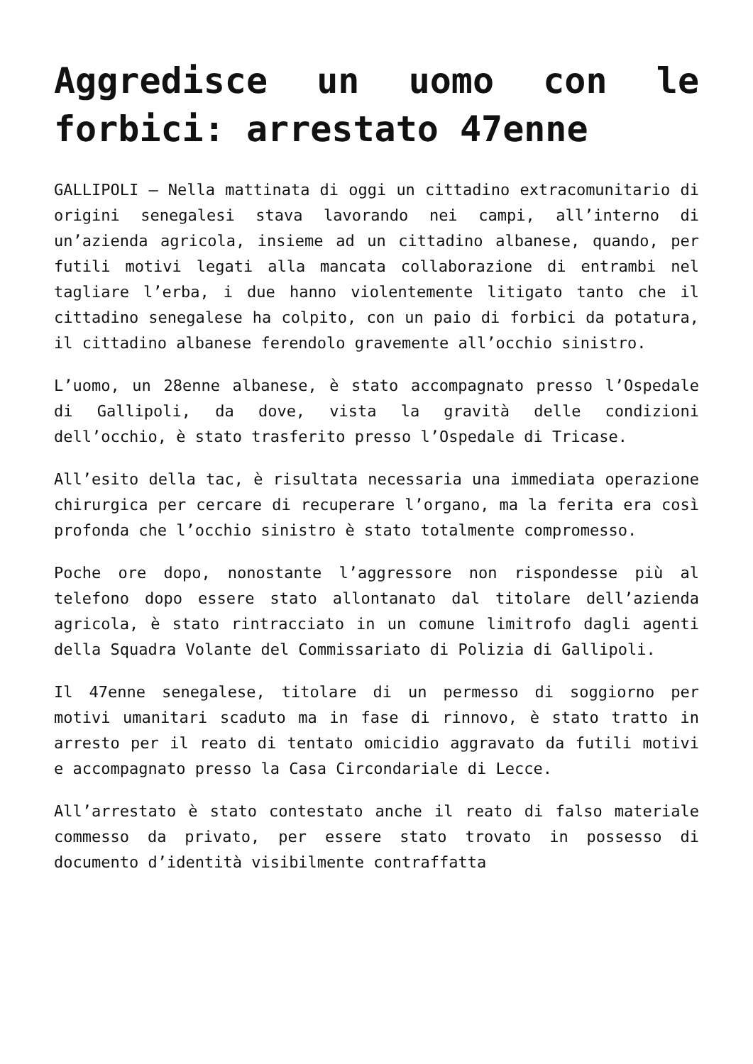Aggredisce un uomo con le forbici: arrestato 47enne
GALLIPOLI – Nella mattinata di oggi un cittadino extracomunitario di origini senegalesi stava lavorando nei campi, all’interno di un’azienda agricola, insieme ad un cittadino albanese, quando, per futili motivi legati alla mancata collaborazione di entrambi nel tagliare l’erba, i due hanno violentemente litigato tanto che il cittadino senegalese ha colpito, con un paio di forbici da potatura, il cittadino albanese ferendolo gravemente all’occhio sinistro.
L’uomo, un 28enne albanese, è stato accompagnato presso l’Ospedale di Gallipoli, da dove, vista la gravità delle condizioni dell’occhio, è stato trasferito presso l’Ospedale di Tricase.
All’esito della tac, è risultata necessaria una immediata operazione chirurgica per cercare di recuperare l’organo, ma la ferita era così profonda che l’occhio sinistro è stato totalmente compromesso.
Poche ore dopo, nonostante l’aggressore non rispondesse più al telefono dopo essere stato allontanato dal titolare dell’azienda agricola, è stato rintracciato in un comune limitrofo dagli agenti della Squadra Volante del Commissariato di Polizia di Gallipoli.
Il 47enne senegalese, titolare di un permesso di soggiorno per motivi umanitari scaduto ma in fase di rinnovo, è stato tratto in arresto per il reato di tentato omicidio aggravato da futili motivi e accompagnato presso la Casa Circondariale di Lecce.
All’arrestato è stato contestato anche il reato di falso materiale commesso da privato, per essere stato trovato in possesso di documento d’identità visibilmente contraffatta